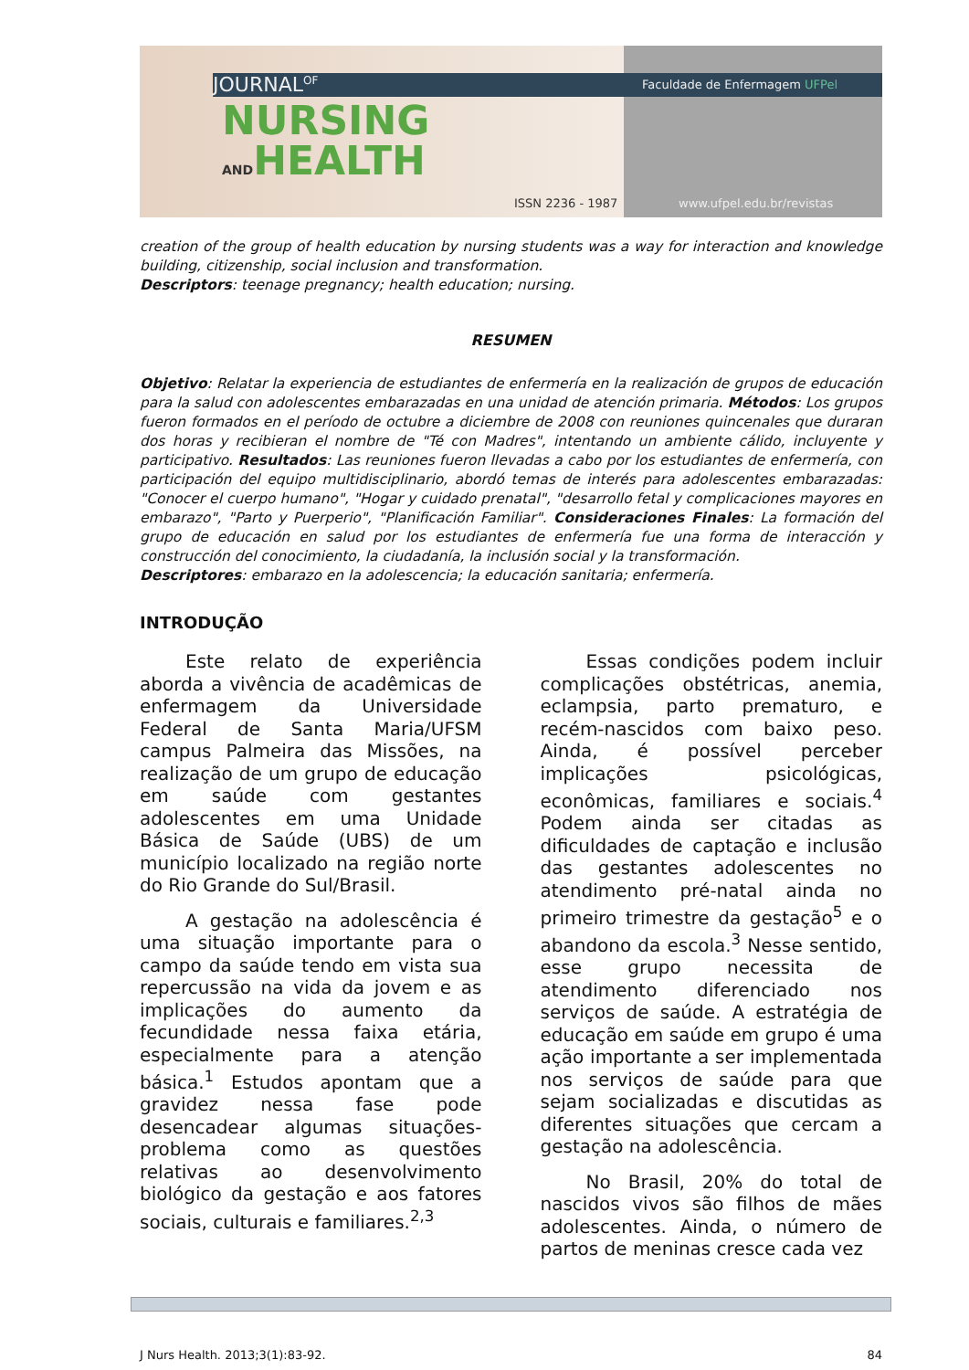JOURNAL<sup>OF</sup>
NURSING
ANDHEALTH
ISSN 2236 - 1987
Faculdade de Enfermagem UFPel
www.ufpel.edu.br/revistas
creation of the group of health education by nursing students was a way for interaction and knowledge building, citizenship, social inclusion and transformation.
Descriptors: teenage pregnancy; health education; nursing.
RESUMEN
Objetivo: Relatar la experiencia de estudiantes de enfermería en la realización de grupos de educación para la salud con adolescentes embarazadas en una unidad de atención primaria. Métodos: Los grupos fueron formados en el período de octubre a diciembre de 2008 con reuniones quincenales que duraran dos horas y recibieran el nombre de "Té con Madres", intentando un ambiente cálido, incluyente y participativo. Resultados: Las reuniones fueron llevadas a cabo por los estudiantes de enfermería, con participación del equipo multidisciplinario, abordó temas de interés para adolescentes embarazadas: "Conocer el cuerpo humano", "Hogar y cuidado prenatal", "desarrollo fetal y complicaciones mayores en embarazo", "Parto y Puerperio", "Planificación Familiar". Consideraciones Finales: La formación del grupo de educación en salud por los estudiantes de enfermería fue una forma de interacción y construcción del conocimiento, la ciudadanía, la inclusión social y la transformación.
Descriptores: embarazo en la adolescencia; la educación sanitaria; enfermería.
INTRODUÇÃO
Este relato de experiência aborda a vivência de acadêmicas de enfermagem da Universidade Federal de Santa Maria/UFSM campus Palmeira das Missões, na realização de um grupo de educação em saúde com gestantes adolescentes em uma Unidade Básica de Saúde (UBS) de um município localizado na região norte do Rio Grande do Sul/Brasil.
A gestação na adolescência é uma situação importante para o campo da saúde tendo em vista sua repercussão na vida da jovem e as implicações do aumento da fecundidade nessa faixa etária, especialmente para a atenção básica.<sup>1</sup> Estudos apontam que a gravidez nessa fase pode desencadear algumas situações-problema como as questões relativas ao desenvolvimento biológico da gestação e aos fatores sociais, culturais e familiares.<sup>2,3</sup>
Essas condições podem incluir complicações obstétricas, anemia, eclampsia, parto prematuro, e recém-nascidos com baixo peso. Ainda, é possível perceber implicações psicológicas, econômicas, familiares e sociais.<sup>4</sup> Podem ainda ser citadas as dificuldades de captação e inclusão das gestantes adolescentes no atendimento pré-natal ainda no primeiro trimestre da gestação<sup>5</sup> e o abandono da escola.<sup>3</sup> Nesse sentido, esse grupo necessita de atendimento diferenciado nos serviços de saúde. A estratégia de educação em saúde em grupo é uma ação importante a ser implementada nos serviços de saúde para que sejam socializadas e discutidas as diferentes situações que cercam a gestação na adolescência.
No Brasil, 20% do total de nascidos vivos são filhos de mães adolescentes. Ainda, o número de partos de meninas cresce cada vez
J Nurs Health. 2013;3(1):83-92. 84